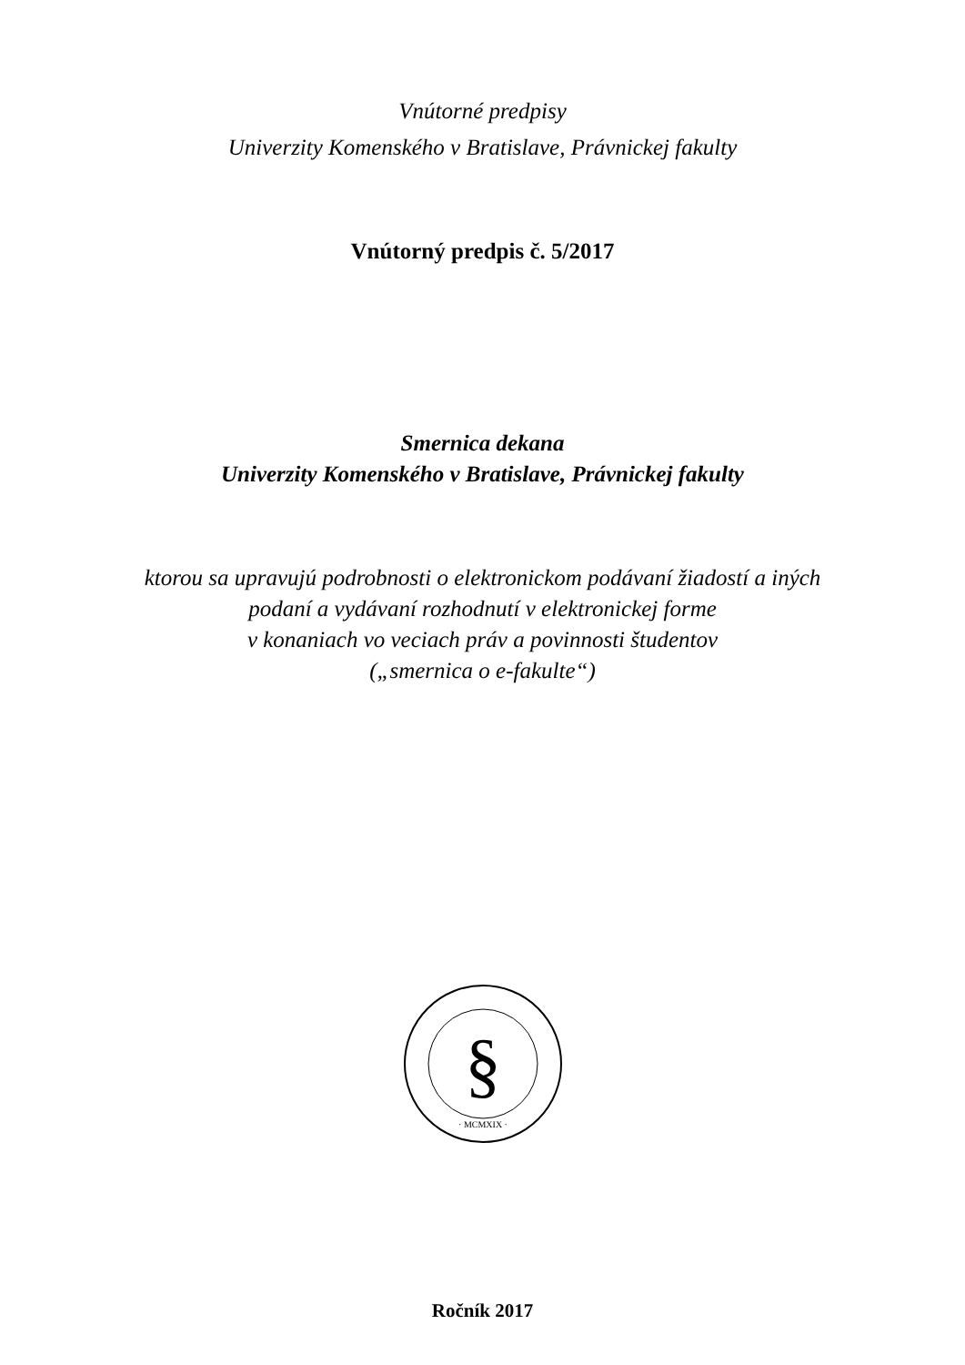Vnútorné predpisy
Univerzity Komenského v Bratislave, Právnickej fakulty
Vnútorný predpis č. 5/2017
Smernica dekana
Univerzity Komenského v Bratislave, Právnickej fakulty
ktorou sa upravujú podrobnosti o elektronickom podávaní žiadostí a iných
podaní a vydávaní rozhodnutí v elektronickej forme
v konaniach vo veciach práv a povinnosti študentov
(„smernica o e-fakulte“)
§
· MCMXIX ·
Ročník 2017